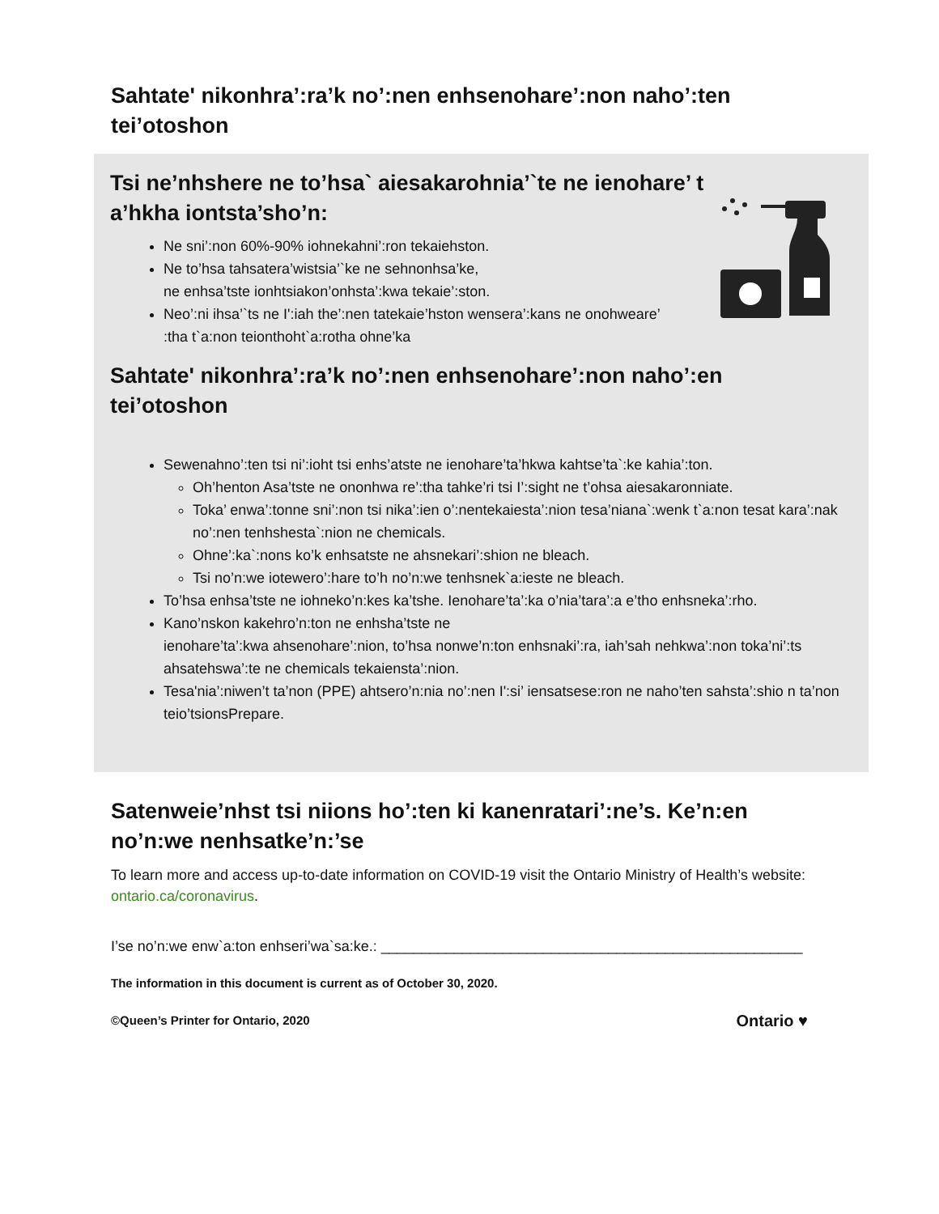Sahtate' nikonhra’:ra’k no’:nen enhsenohare’:non naho’:ten tei’otoshon
Tsi ne’nhshere ne to’hsa` aiesakarohnia’`te ne ienohare’ t
a’hkha iontsta’sho’n:
Ne sni’:non 60%-90% iohnekahni’:ron tekaiehston.
Ne to’hsa tahsatera’wistsia’`ke ne sehnonhsa’ke,
ne enhsa’tste ionhtsiakon’onhsta’:kwa tekaie’:ston.
Neo’:ni ihsa’`ts ne I':iah the’:nen tatekaie’hston wensera’:kans ne onohweare’
:tha t`a:non teionthoht`a:rotha ohne’ka
Sahtate' nikonhra’:ra’k no’:nen enhsenohare’:non naho’:en
tei’otoshon
Sewenahno’:ten tsi ni’:ioht tsi enhs’atste ne ienohare’ta’hkwa kahtse’ta`:ke kahia’:ton.
Oh’henton Asa’tste ne ononhwa re’:tha tahke’ri tsi I’:sight ne t’ohsa aiesakaronniate.
Toka’ enwa’:tonne sni’:non tsi nika’:ien o’:nentekaiesta’:nion tesa’niana`:wenk t`a:non tesat kara’:nak no’:nen tenhshesta`:nion ne chemicals.
Ohne’:ka`:nons ko’k enhsatste ne ahsnekari’:shion ne bleach.
Tsi no’n:we iotewero’:hare to’h no’n:we tenhsnek`a:ieste ne bleach.
To’hsa enhsa’tste ne iohneko’n:kes ka’tshe. Ienohare’ta’:ka o’nia’tara’:a e’tho enhsneka’:rho.
Kano’nskon kakehro’n:ton ne enhsha’tste ne
ienohare’ta’:kwa ahsenohare’:nion, to’hsa nonwe’n:ton enhsnaki’:ra, iah’sah nehkwa’:non toka’ni’:ts ahsatehswa’:te ne chemicals tekaiensta’:nion.
Tesa'nia’:niwen’t ta’non (PPE) ahtsero’n:nia no’:nen I':si’ iensatsese:ron ne naho’ten sahsta’:shio n ta’non teio’tsionsPrepare.
Satenweie’nhst tsi niions ho’:ten ki kanenratari’:ne’s. Ke’n:en no’n:we nenhsatke’n:’se
To learn more and access up-to-date information on COVID-19 visit the Ontario Ministry of Health’s website: ontario.ca/coronavirus.
I’se no’n:we enw`a:ton enhseri’wa`sa:ke.: ____________________________________________________
The information in this document is current as of October 30, 2020.
©Queen’s Printer for Ontario, 2020
Ontario ♥